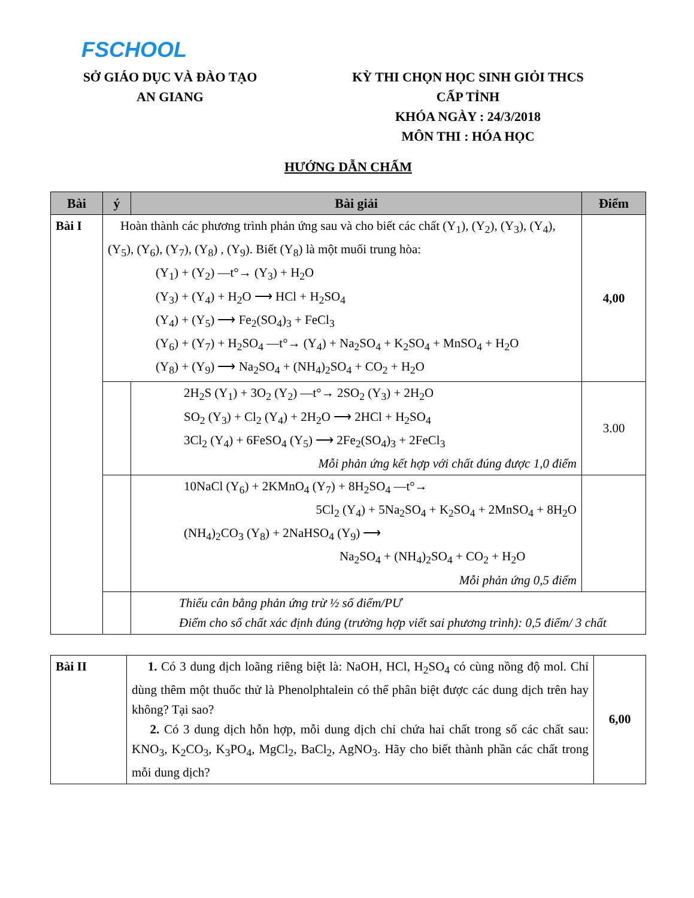FSCHOOL
SỞ GIÁO DỤC VÀ ĐÀO TẠO
AN GIANG
KỲ THI CHỌN HỌC SINH GIỎI THCS
CẤP TỈNH
KHÓA NGÀY : 24/3/2018
MÔN THI : HÓA HỌC
HƯỚNG DẪN CHẤM
| Bài | ý | Bài giải | Điểm |
| --- | --- | --- | --- |
| Bài I | Hoàn thành các phương trình phản ứng sau và cho biết các chất (Y<sub>1</sub>), (Y<sub>2</sub>), (Y<sub>3</sub>), (Y<sub>4</sub>), (Y<sub>5</sub>), (Y<sub>6</sub>), (Y<sub>7</sub>), (Y<sub>8</sub>) , (Y<sub>9</sub>). Biết (Y<sub>8</sub>) là một muối trung hòa: (Y<sub>1</sub>) + (Y<sub>2</sub>) —t°→ (Y<sub>3</sub>) + H<sub>2</sub>O (Y<sub>3</sub>) + (Y<sub>4</sub>) + H<sub>2</sub>O ⟶ HCl + H<sub>2</sub>SO<sub>4</sub> (Y<sub>4</sub>) + (Y<sub>5</sub>) ⟶ Fe<sub>2</sub>(SO<sub>4</sub>)<sub>3</sub> + FeCl<sub>3</sub> (Y<sub>6</sub>) + (Y<sub>7</sub>) + H<sub>2</sub>SO<sub>4</sub> —t°→ (Y<sub>4</sub>) + Na<sub>2</sub>SO<sub>4</sub> + K<sub>2</sub>SO<sub>4</sub> + MnSO<sub>4</sub> + H<sub>2</sub>O (Y<sub>8</sub>) + (Y<sub>9</sub>) ⟶ Na<sub>2</sub>SO<sub>4</sub> + (NH<sub>4</sub>)<sub>2</sub>SO<sub>4</sub> + CO<sub>2</sub> + H<sub>2</sub>O | | 4,00 |
| | | 2H<sub>2</sub>S (Y<sub>1</sub>) + 3O<sub>2</sub> (Y<sub>2</sub>) —t°→ 2SO<sub>2</sub> (Y<sub>3</sub>) + 2H<sub>2</sub>O SO<sub>2</sub> (Y<sub>3</sub>) + Cl<sub>2</sub> (Y<sub>4</sub>) + 2H<sub>2</sub>O ⟶ 2HCl + H<sub>2</sub>SO<sub>4</sub> 3Cl<sub>2</sub> (Y<sub>4</sub>) + 6FeSO<sub>4</sub> (Y<sub>5</sub>) ⟶ 2Fe<sub>2</sub>(SO<sub>4</sub>)<sub>3</sub> + 2FeCl<sub>3</sub> Mỗi phản ứng kết hợp với chất đúng được 1,0 điểm | 3.00 |
| | | 10NaCl (Y<sub>6</sub>) + 2KMnO<sub>4</sub> (Y<sub>7</sub>) + 8H<sub>2</sub>SO<sub>4</sub> —t°→ 5Cl<sub>2</sub> (Y<sub>4</sub>) + 5Na<sub>2</sub>SO<sub>4</sub> + K<sub>2</sub>SO<sub>4</sub> + 2MnSO<sub>4</sub> + 8H<sub>2</sub>O (NH<sub>4</sub>)<sub>2</sub>CO<sub>3</sub> (Y<sub>8</sub>) + 2NaHSO<sub>4</sub> (Y<sub>9</sub>) ⟶ Na<sub>2</sub>SO<sub>4</sub> + (NH<sub>4</sub>)<sub>2</sub>SO<sub>4</sub> + CO<sub>2</sub> + H<sub>2</sub>O Mỗi phản ứng 0,5 điểm | |
| | | Thiếu cân bằng phản ứng trừ ½ số điểm/PƯ Điểm cho số chất xác định đúng (trường hợp viết sai phương trình): 0,5 điểm/ 3 chất | |
| Bài II | 1. Có 3 dung dịch loãng riêng biệt là: NaOH, HCl, H<sub>2</sub>SO<sub>4</sub> có cùng nồng độ mol. Chỉ dùng thêm một thuốc thử là Phenolphtalein có thể phân biệt được các dung dịch trên hay không? Tại sao? 2. Có 3 dung dịch hỗn hợp, mỗi dung dịch chỉ chứa hai chất trong số các chất sau: KNO<sub>3</sub>, K<sub>2</sub>CO<sub>3</sub>, K<sub>3</sub>PO<sub>4</sub>, MgCl<sub>2</sub>, BaCl<sub>2</sub>, AgNO<sub>3</sub>. Hãy cho biết thành phần các chất trong mỗi dung dịch? | 6,00 |